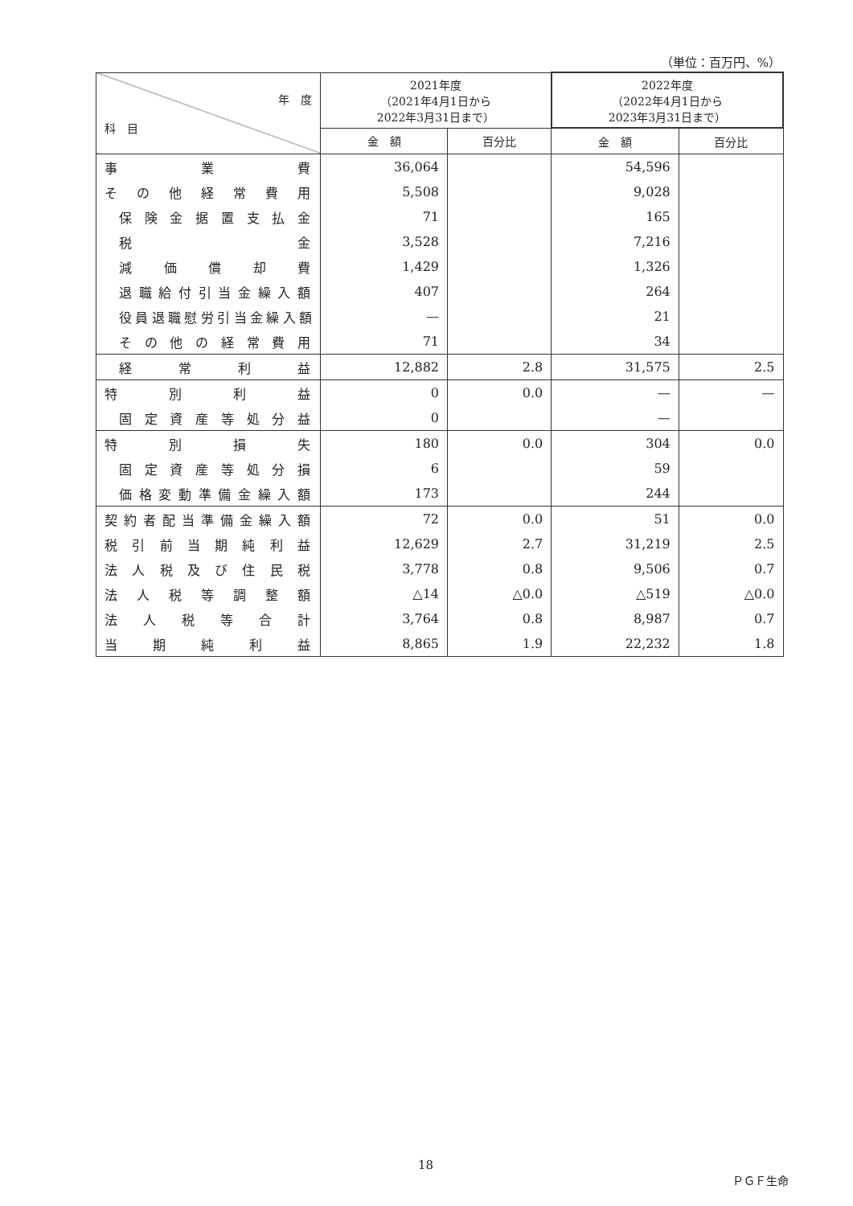（単位：百万円、%）
| 年 度 科 目 | 2021年度 （2021年4月1日から 2022年3月31日まで） | | 2022年度 （2022年4月1日から 2023年3月31日まで） | |
| --- | --- | --- | --- | --- |
| | 金 額 | 百分比 | 金 額 | 百分比 |
| 事業費 | 36,064 | | 54,596 | |
| その他経常費用 | 5,508 | | 9,028 | |
| 保険金据置支払金 | 71 | | 165 | |
| 税金 | 3,528 | | 7,216 | |
| 減価償却費 | 1,429 | | 1,326 | |
| 退職給付引当金繰入額 | 407 | | 264 | |
| 役員退職慰労引当金繰入額 | — | | 21 | |
| その他の経常費用 | 71 | | 34 | |
| 経常利益 | 12,882 | 2.8 | 31,575 | 2.5 |
| 特別利益 | 0 | 0.0 | — | — |
| 固定資産等処分益 | 0 | | — | |
| 特別損失 | 180 | 0.0 | 304 | 0.0 |
| 固定資産等処分損 | 6 | | 59 | |
| 価格変動準備金繰入額 | 173 | | 244 | |
| 契約者配当準備金繰入額 | 72 | 0.0 | 51 | 0.0 |
| 税引前当期純利益 | 12,629 | 2.7 | 31,219 | 2.5 |
| 法人税及び住民税 | 3,778 | 0.8 | 9,506 | 0.7 |
| 法人税等調整額 | △14 | △0.0 | △519 | △0.0 |
| 法人税等合計 | 3,764 | 0.8 | 8,987 | 0.7 |
| 当期純利益 | 8,865 | 1.9 | 22,232 | 1.8 |
18
ＰＧＦ生命